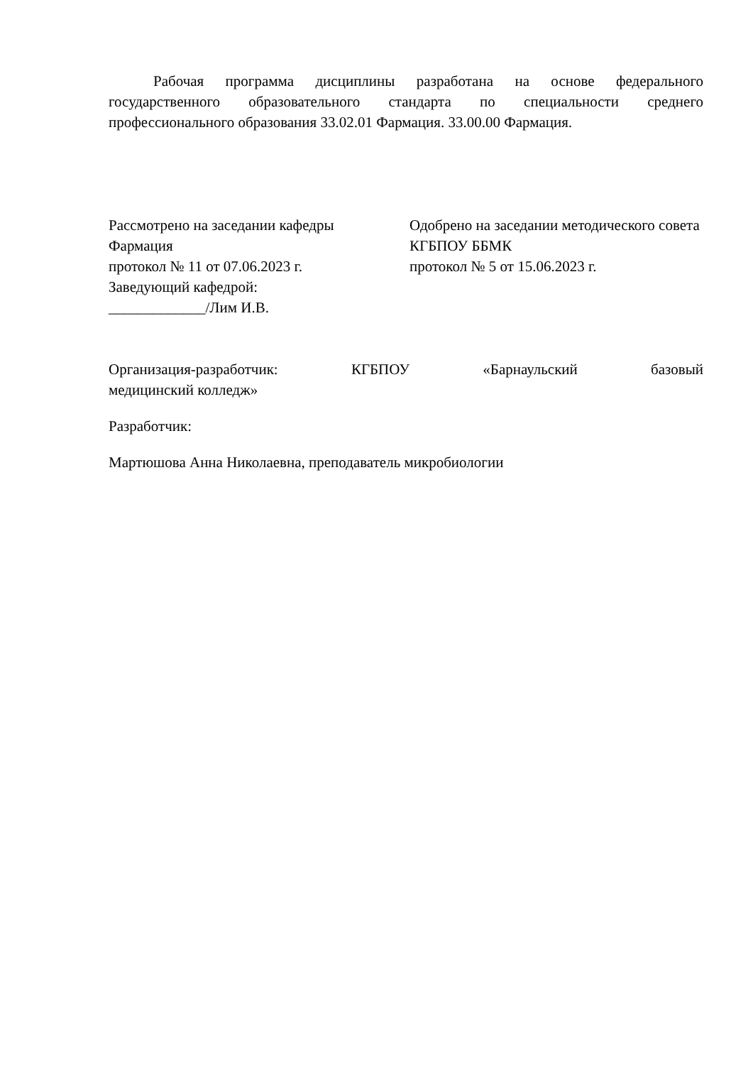Рабочая программа дисциплины разработана на основе федерального государственного образовательного стандарта по специальности среднего профессионального образования 33.02.01 Фармация. 33.00.00 Фармация.
Рассмотрено на заседании кафедры
Фармация
протокол № 11 от 07.06.2023 г.
Заведующий кафедрой:
_____________/Лим И.В.
Одобрено на заседании методического совета КГБПОУ ББМК
протокол № 5 от 15.06.2023 г.
Организация-разработчик: КГБПОУ «Барнаульский базовый
медицинский колледж»
Разработчик:
Мартюшова Анна Николаевна, преподаватель микробиологии